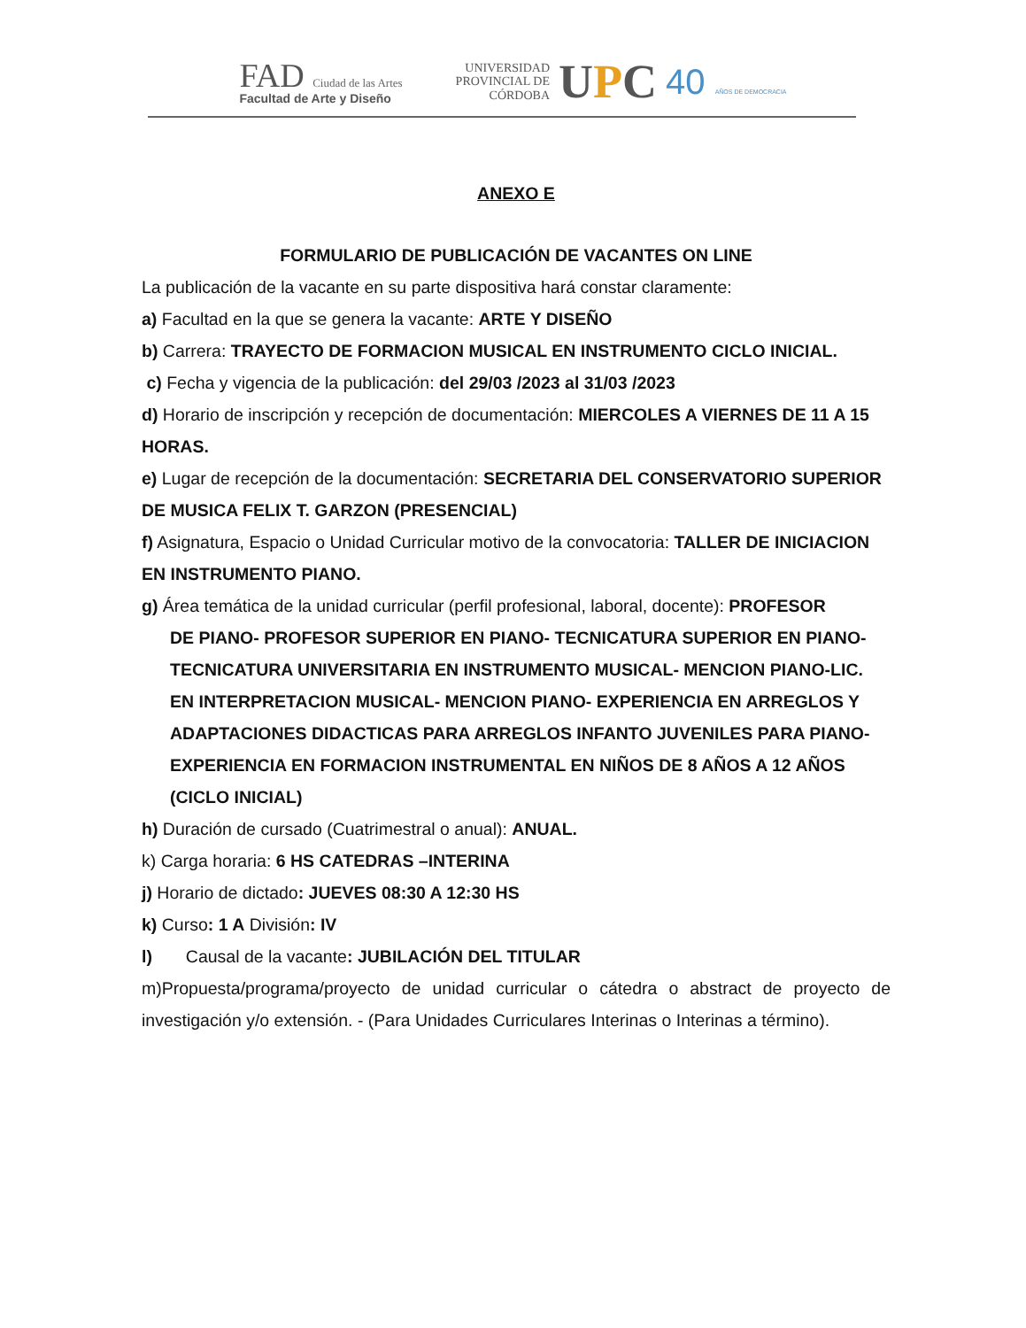FAD Ciudad de las Artes
Facultad de Arte y Diseño
UNIVERSIDAD
PROVINCIAL DE
CÓRDOBA
UPC
40 AÑOS DE DEMOCRACIA
ANEXO E
FORMULARIO DE PUBLICACIÓN DE VACANTES ON LINE
La publicación de la vacante en su parte dispositiva hará constar claramente:
a) Facultad en la que se genera la vacante: ARTE Y DISEÑO
b) Carrera: TRAYECTO DE FORMACION MUSICAL EN INSTRUMENTO CICLO INICIAL.
c) Fecha y vigencia de la publicación: del 29/03 /2023 al 31/03 /2023
d) Horario de inscripción y recepción de documentación: MIERCOLES A VIERNES DE 11 A 15 HORAS.
e) Lugar de recepción de la documentación: SECRETARIA DEL CONSERVATORIO SUPERIOR DE MUSICA FELIX T. GARZON (PRESENCIAL)
f) Asignatura, Espacio o Unidad Curricular motivo de la convocatoria: TALLER DE INICIACION EN INSTRUMENTO PIANO.
g) Área temática de la unidad curricular (perfil profesional, laboral, docente): PROFESOR
DE PIANO- PROFESOR SUPERIOR EN PIANO- TECNICATURA SUPERIOR EN PIANO- TECNICATURA UNIVERSITARIA EN INSTRUMENTO MUSICAL- MENCION PIANO-LIC. EN INTERPRETACION MUSICAL- MENCION PIANO- EXPERIENCIA EN ARREGLOS Y ADAPTACIONES DIDACTICAS PARA ARREGLOS INFANTO JUVENILES PARA PIANO-EXPERIENCIA EN FORMACION INSTRUMENTAL EN NIÑOS DE 8 AÑOS A 12 AÑOS (CICLO INICIAL)
h) Duración de cursado (Cuatrimestral o anual): ANUAL.
k) Carga horaria: 6 HS CATEDRAS –INTERINA
j) Horario de dictado: JUEVES 08:30 A 12:30 HS
k) Curso: 1 A División: IV
l) Causal de la vacante: JUBILACIÓN DEL TITULAR
m)Propuesta/programa/proyecto de unidad curricular o cátedra o abstract de proyecto de investigación y/o extensión. - (Para Unidades Curriculares Interinas o Interinas a término).